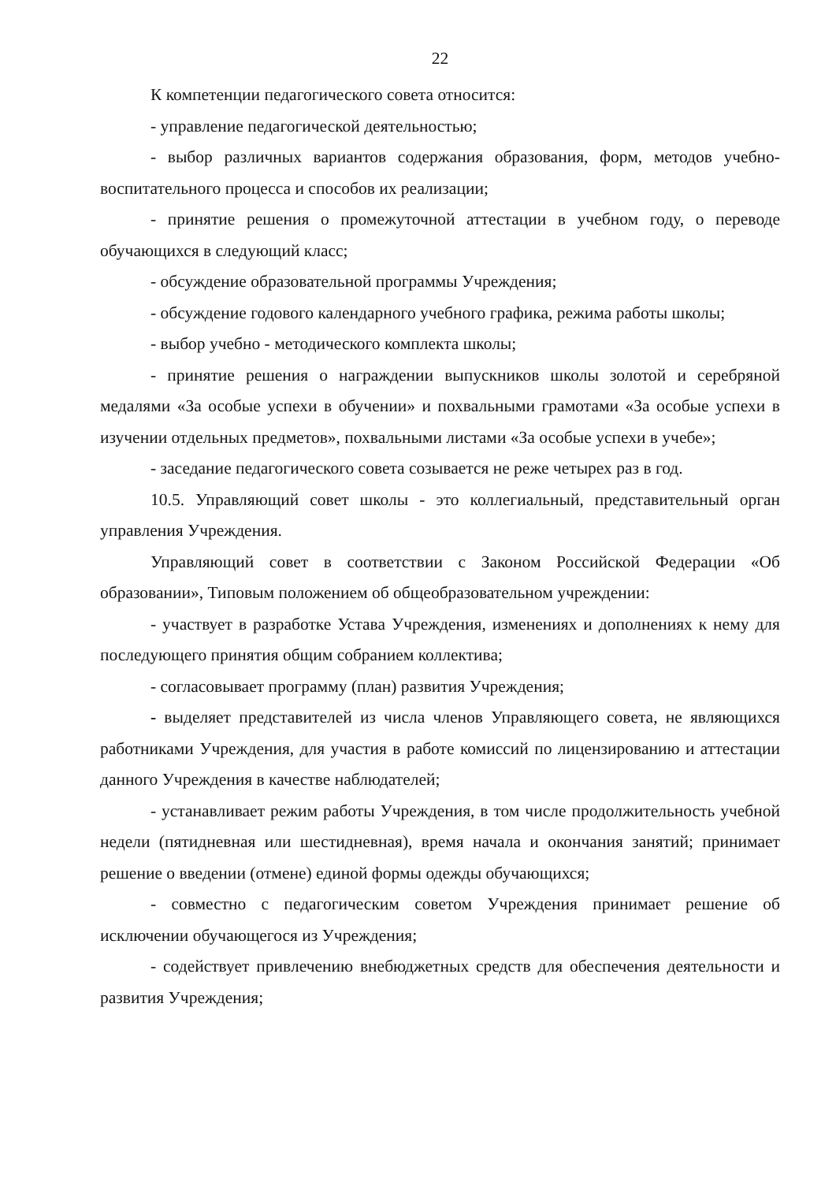22
К компетенции педагогического совета относится:
- управление педагогической деятельностью;
- выбор различных вариантов содержания образования, форм, методов учебно-воспитательного процесса и способов их реализации;
- принятие решения о промежуточной аттестации в учебном году, о переводе обучающихся в следующий класс;
- обсуждение образовательной программы Учреждения;
- обсуждение годового календарного учебного графика, режима работы школы;
- выбор учебно - методического комплекта школы;
- принятие решения о награждении выпускников школы золотой и серебряной медалями «За особые успехи в обучении» и похвальными грамотами «За особые успехи в изучении отдельных предметов», похвальными листами «За особые успехи в учебе»;
- заседание педагогического совета созывается не реже четырех раз в год.
10.5. Управляющий совет школы - это коллегиальный, представительный орган управления Учреждения.
Управляющий совет в соответствии с Законом Российской Федерации «Об образовании», Типовым положением об общеобразовательном учреждении:
- участвует в разработке Устава Учреждения, изменениях и дополнениях к нему для последующего принятия общим собранием коллектива;
- согласовывает программу (план) развития Учреждения;
- выделяет представителей из числа членов Управляющего совета, не являющихся работниками Учреждения, для участия в работе комиссий по лицензированию и аттестации данного Учреждения в качестве наблюдателей;
- устанавливает режим работы Учреждения, в том числе продолжительность учебной недели (пятидневная или шестидневная), время начала и окончания занятий; принимает решение о введении (отмене) единой формы одежды обучающихся;
- совместно с педагогическим советом Учреждения принимает решение об исключении обучающегося из Учреждения;
- содействует привлечению внебюджетных средств для обеспечения деятельности и развития Учреждения;